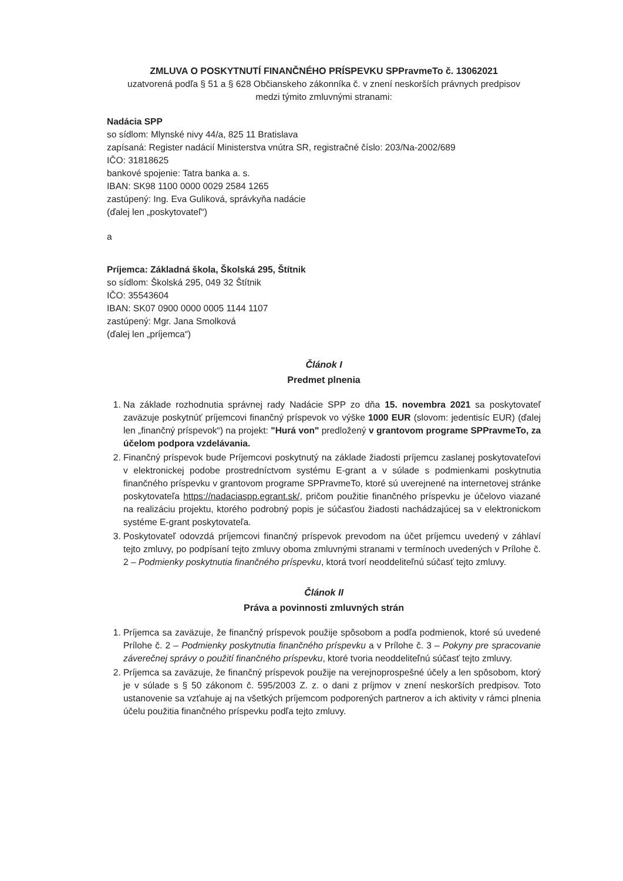ZMLUVA O POSKYTNUTÍ FINANČNÉHO PRÍSPEVKU SPPravmeTo č. 13062021
uzatvorená podľa § 51 a § 628 Občianskeho zákonníka č. v znení neskorších právnych predpisov
medzi týmito zmluvnými stranami:
Nadácia SPP
so sídlom: Mlynské nivy 44/a, 825 11 Bratislava
zapísaná: Register nadácií Ministerstva vnútra SR, registračné číslo: 203/Na-2002/689
IČO: 31818625
bankové spojenie: Tatra banka a. s.
IBAN: SK98 1100 0000 0029 2584 1265
zastúpený: Ing. Eva Guliková, správkyňa nadácie
(ďalej len „poskytovateľ“)
a
Príjemca: Základná škola, Školská 295, Štítnik
so sídlom: Školská 295, 049 32 Štítnik
IČO: 35543604
IBAN: SK07 0900 0000 0005 1144 1107
zastúpený: Mgr. Jana Smolková
(ďalej len „príjemca“)
Článok I
Predmet plnenia
1. Na základe rozhodnutia správnej rady Nadácie SPP zo dňa 15. novembra 2021 sa poskytovateľ zaväzuje poskytnúť príjemcovi finančný príspevok vo výške 1000 EUR (slovom: jedentisíc EUR) (ďalej len „finančný príspevok“) na projekt: "Hurá von" predložený v grantovom programe SPPravmeTo, za účelom podpora vzdelávania.
2. Finančný príspevok bude Príjemcovi poskytnutý na základe žiadosti príjemcu zaslanej poskytovateľovi v elektronickej podobe prostredníctvom systému E-grant a v súlade s podmienkami poskytnutia finančného príspevku v grantovom programe SPPravmeTo, ktoré sú uverejnené na internetovej stránke poskytovateľa https://nadaciaspp.egrant.sk/, pričom použitie finančného príspevku je účelovo viazané na realizáciu projektu, ktorého podrobný popis je súčasťou žiadosti nachádzajúcej sa v elektronickom systéme E-grant poskytovateľa.
3. Poskytovateľ odovzdá príjemcovi finančný príspevok prevodom na účet príjemcu uvedený v záhlaví tejto zmluvy, po podpísaní tejto zmluvy oboma zmluvnými stranami v termínoch uvedených v Prílohe č. 2 – Podmienky poskytnutia finančného príspevku, ktorá tvorí neoddeliteľnú súčasť tejto zmluvy.
Článok II
Práva a povinnosti zmluvných strán
1. Príjemca sa zaväzuje, že finančný príspevok použije spôsobom a podľa podmienok, ktoré sú uvedené Prílohe č. 2 – Podmienky poskytnutia finančného príspevku a v Prílohe č. 3 – Pokyny pre spracovanie záverečnej správy o použití finančného príspevku, ktoré tvoria neoddeliteľnú súčasť tejto zmluvy.
2. Príjemca sa zaväzuje, že finančný príspevok použije na verejnoprospešné účely a len spôsobom, ktorý je v súlade s § 50 zákonom č. 595/2003 Z. z. o dani z príjmov v znení neskorších predpisov. Toto ustanovenie sa vzťahuje aj na všetkých príjemcom podporených partnerov a ich aktivity v rámci plnenia účelu použitia finančného príspevku podľa tejto zmluvy.